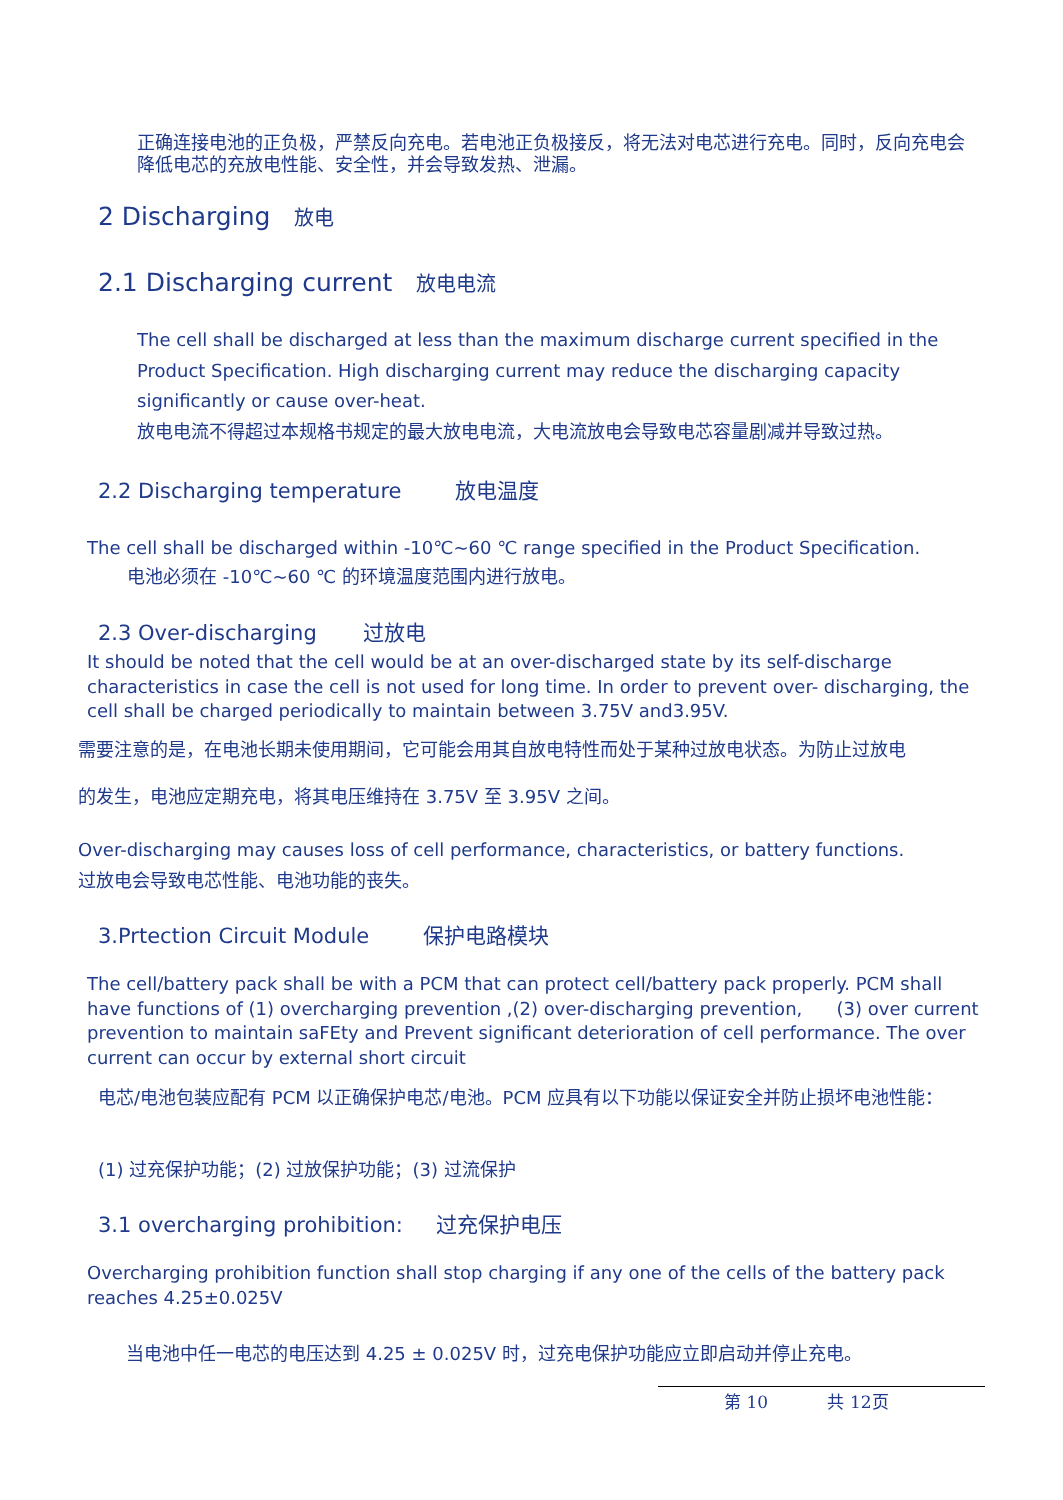正确连接电池的正负极，严禁反向充电。若电池正负极接反，将无法对电芯进行充电。同时，反向充电会 降低电芯的充放电性能、安全性，并会导致发热、泄漏。
2 Discharging 放电
2.1 Discharging current 放电电流
The cell shall be discharged at less than the maximum discharge current specified in the Product Specification. High discharging current may reduce the discharging capacity significantly or cause over-heat.
放电电流不得超过本规格书规定的最大放电电流，大电流放电会导致电芯容量剧减并导致过热。
2.2 Discharging temperature 放电温度
The cell shall be discharged within -10℃~60 ℃ range specified in the Product Specification.
电池必须在 -10℃~60 ℃ 的环境温度范围内进行放电。
2.3 Over-discharging 过放电
It should be noted that the cell would be at an over-discharged state by its self-discharge characteristics in case the cell is not used for long time. In order to prevent over- discharging, the cell shall be charged periodically to maintain between 3.75V and3.95V.
需要注意的是，在电池长期未使用期间，它可能会用其自放电特性而处于某种过放电状态。为防止过放电
的发生，电池应定期充电，将其电压维持在 3.75V 至 3.95V 之间。
Over-discharging may causes loss of cell performance, characteristics, or battery functions.
过放电会导致电芯性能、电池功能的丧失。
3.Prtection Circuit Module 保护电路模块
The cell/battery pack shall be with a PCM that can protect cell/battery pack properly. PCM shall have functions of (1) overcharging prevention ,(2) over-discharging prevention, (3) over current prevention to maintain saFEty and Prevent significant deterioration of cell performance. The over current can occur by external short circuit
电芯/电池包装应配有 PCM 以正确保护电芯/电池。PCM 应具有以下功能以保证安全并防止损坏电池性能：
(1) 过充保护功能；(2) 过放保护功能；(3) 过流保护
3.1 overcharging prohibition: 过充保护电压
Overcharging prohibition function shall stop charging if any one of the cells of the battery pack reaches 4.25±0.025V
当电池中任一电芯的电压达到 4.25 ± 0.025V 时，过充电保护功能应立即启动并停止充电。
第 10 共 12页